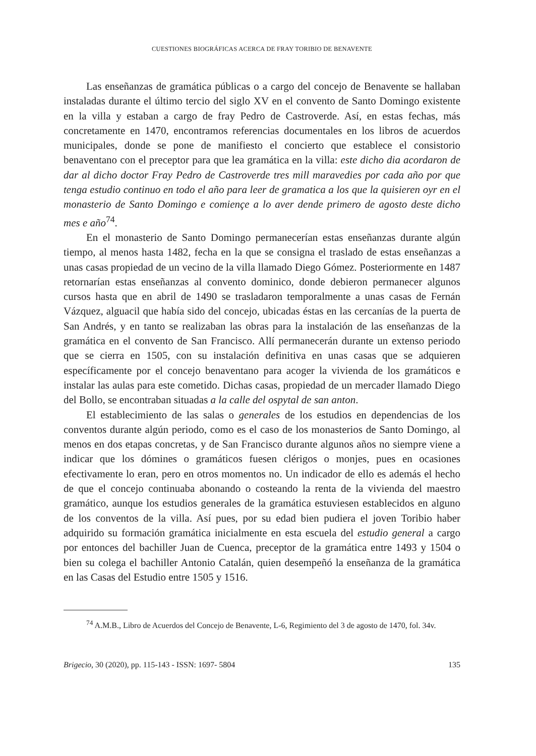CUESTIONES BIOGRÁFICAS ACERCA DE FRAY TORIBIO DE BENAVENTE
Las enseñanzas de gramática públicas o a cargo del concejo de Benavente se hallaban instaladas durante el último tercio del siglo XV en el convento de Santo Domingo existente en la villa y estaban a cargo de fray Pedro de Castroverde. Así, en estas fechas, más concretamente en 1470, encontramos referencias documentales en los libros de acuerdos municipales, donde se pone de manifiesto el concierto que establece el consistorio benaventano con el preceptor para que lea gramática en la villa: este dicho dia acordaron de dar al dicho doctor Fray Pedro de Castroverde tres mill maravedies por cada año por que tenga estudio continuo en todo el año para leer de gramatica a los que la quisieren oyr en el monasterio de Santo Domingo e comiençe a lo aver dende primero de agosto deste dicho mes e año<sup>74</sup>.
En el monasterio de Santo Domingo permanecerían estas enseñanzas durante algún tiempo, al menos hasta 1482, fecha en la que se consigna el traslado de estas enseñanzas a unas casas propiedad de un vecino de la villa llamado Diego Gómez. Posteriormente en 1487 retornarían estas enseñanzas al convento dominico, donde debieron permanecer algunos cursos hasta que en abril de 1490 se trasladaron temporalmente a unas casas de Fernán Vázquez, alguacil que había sido del concejo, ubicadas éstas en las cercanías de la puerta de San Andrés, y en tanto se realizaban las obras para la instalación de las enseñanzas de la gramática en el convento de San Francisco. Allí permanecerán durante un extenso periodo que se cierra en 1505, con su instalación definitiva en unas casas que se adquieren específicamente por el concejo benaventano para acoger la vivienda de los gramáticos e instalar las aulas para este cometido. Dichas casas, propiedad de un mercader llamado Diego del Bollo, se encontraban situadas a la calle del ospytal de san anton.
El establecimiento de las salas o generales de los estudios en dependencias de los conventos durante algún periodo, como es el caso de los monasterios de Santo Domingo, al menos en dos etapas concretas, y de San Francisco durante algunos años no siempre viene a indicar que los dómines o gramáticos fuesen clérigos o monjes, pues en ocasiones efectivamente lo eran, pero en otros momentos no. Un indicador de ello es además el hecho de que el concejo continuaba abonando o costeando la renta de la vivienda del maestro gramático, aunque los estudios generales de la gramática estuviesen establecidos en alguno de los conventos de la villa. Así pues, por su edad bien pudiera el joven Toribio haber adquirido su formación gramática inicialmente en esta escuela del estudio general a cargo por entonces del bachiller Juan de Cuenca, preceptor de la gramática entre 1493 y 1504 o bien su colega el bachiller Antonio Catalán, quien desempeñó la enseñanza de la gramática en las Casas del Estudio entre 1505 y 1516.
<sup>74</sup> A.M.B., Libro de Acuerdos del Concejo de Benavente, L-6, Regimiento del 3 de agosto de 1470, fol. 34v.
Brigecio, 30 (2020), pp. 115-143 - ISSN: 1697- 5804 135